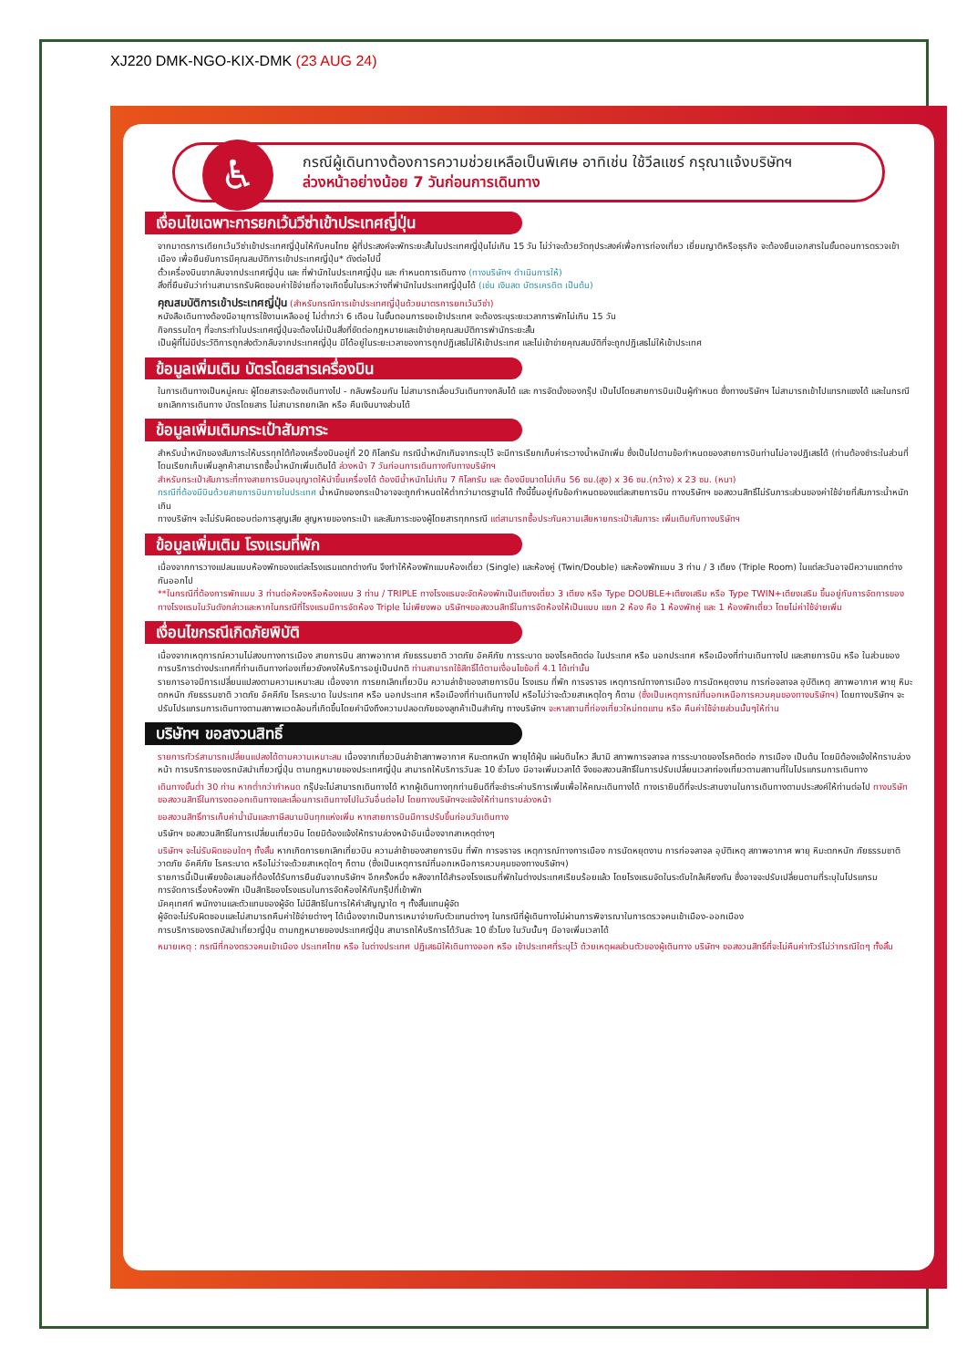XJ220 DMK-NGO-KIX-DMK (23 AUG 24)
♿
กรณีผู้เดินทางต้องการความช่วยเหลือเป็นพิเศษ อาทิเช่น ใช้วีลแชร์ กรุณาแจ้งบริษัทฯ
ล่วงหน้าอย่างน้อย 7 วันก่อนการเดินทาง
เงื่อนไขเฉพาะการยกเว้นวีซ่าเข้าประเทศญี่ปุ่น
จากมาตรการเดียกเว้นวีซ่าเข้าประเทศญี่ปุ่นให้กับคนไทย ผู้ที่ประสงค์จะพักระยะสั้นในประเทศญี่ปุ่นไม่เกิน 15 วัน ไม่ว่าจะด้วยวัตถุประสงค์เพื่อการท่องเที่ยว เยี่ยมญาติหรือธุรกิจ จะต้องยืนเอกสารในขั้นตอนการตรวจเข้าเมือง เพื่อยืนยันการมีคุณสมบัติการเข้าประเทศญี่ปุ่น* ดังต่อไปนี้
ตั๋วเครื่องบินขากลับจากประเทศญี่ปุ่น และ ที่พำนักในประเทศญี่ปุ่น และ กำหนดการเดินทาง (ทางบริษัทฯ ดำเนินการให้)
สิ่งที่ยืนยันว่าท่านสามารถรับผิดชอบค่าใช้จ่ายที่อาจเกิดขึ้นในระหว่างที่พำนักในประเทศญี่ปุ่นได้ (เช่น เงินสด บัตรเครดิต เป็นต้น)
คุณสมบัติการเข้าประเทศญี่ปุ่น (สำหรับกรณีการเข้าประเทศญี่ปุ่นด้วยมาตรการยกเว้นวีซ่า)
หนังสือเดินทางต้องมีอายุการใช้งานเหลืออยู่ ไม่ต่ำกว่า 6 เดือน ในขั้นตอนการขอเข้าประเทศ จะต้องระบุระยะเวลาการพักไม่เกิน 15 วัน
กิจกรรมใดๆ ที่จะกระทำในประเทศญี่ปุ่นจะต้องไม่เป็นสิ่งที่ขัดต่อกฎหมายและเข้าข่ายคุณสมบัติการพำนักระยะสั้น
เป็นผู้ที่ไม่มีประวัติการถูกส่งตัวกลับจากประเทศญี่ปุ่น มิได้อยู่ในระยะเวลาของการถูกปฏิเสธไม่ให้เข้าประเทศ และไม่เข้าข่ายคุณสมบัติที่จะถูกปฏิเสธไม่ให้เข้าประเทศ
ข้อมูลเพิ่มเติม บัตรโดยสารเครื่องบิน
ในการเดินทางเป็นหมู่คณะ ผู้โดยสารจะต้องเดินทางไป - กลับพร้อมกัน ไม่สามารถเลื่อนวันเดินทางกลับได้ และ การจัดนั่งของกรุ๊ป เป็นไปโดยสายการบินเป็นผู้กำหนด ซึ่งทางบริษัทฯ ไม่สามารถเข้าไปแทรกแซงได้ และในกรณียกเลิกการเดินทาง บัตรโดยสาร ไม่สามารถยกเลิก หรือ คืนเงินบางส่วนได้
ข้อมูลเพิ่มเติมกระเป๋าสัมภาระ
สำหรับน้ำหนักของสัมภาระให้บรรทุกใต้ท้องเครื่องบินอยู่ที่ 20 กิโลกรัม กรณีน้ำหนักเกินจากระบุไว้ จะมีการเรียกเก็บค่าระวางน้ำหนักเพิ่ม ซึ่งเป็นไปตามข้อกำหนดของสายการบินท่านไม่อาจปฏิเสธได้ (ท่านต้องชำระในส่วนที่โดนเรียกเก็บเพิ่มลูกค้าสามารถซื้อน้ำหนักเพิ่มเติมได้ ล่วงหน้า 7 วันก่อนการเดินทางกับทางบริษัทฯ
สำหรับกระเป๋าสัมภาระที่ทางสายการบินอนุญาตให้นำขึ้นเครื่องได้ ต้องมีน้ำหนักไม่เกิน 7 กิโลกรัม และ ต้องมีขนาดไม่เกิน 56 ซม.(สูง) x 36 ซม.(กว้าง) x 23 ซม. (หนา)
กรณีที่ต้องมีบินด้วยสายการบินภายในประเทศ น้ำหนักของกระเป๋าอาจจะถูกกำหนดให้ต่ำกว่ามาตรฐานได้ ทั้งนี้ขึ้นอยู่กับข้อกำหนดของแต่ละสายการบิน ทางบริษัทฯ ขอสงวนสิทธิ์ไม่รับภาระส่วนของค่าใช้จ่ายที่สัมภาระน้ำหนักเกิน
ทางบริษัทฯ จะไม่รับผิดชอบต่อการสูญเสีย สูญหายของกระเป๋า และสัมภาระของผู้โดยสารทุกกรณี แต่สามารถซื้อประกันความเสียหายกระเป๋าสัมภาระ เพิ่มเติมกับทางบริษัทฯ
ข้อมูลเพิ่มเติม โรงแรมที่พัก
เนื่องจากการวางแปลนแบบห้องพักของแต่ละโรงแรมแตกต่างกัน จึงทำให้ห้องพักแบบห้องเดี่ยว (Single) และห้องคู่ (Twin/Double) และห้องพักแบบ 3 ท่าน / 3 เตียง (Triple Room) ในแต่ละวันอาจมีความแตกต่างกันออกไป
**ในกรณีที่ต้องการพักแบบ 3 ท่านต่อห้องหรือห้องแบบ 3 ท่าน / TRIPLE ทางโรงแรมจะจัดห้องพักเป็นเตียงเดี่ยว 3 เตียง หรือ Type DOUBLE+เตียงเสริม หรือ Type TWIN+เตียงเสริม ขึ้นอยู่กับการจัดการของทางโรงแรมในวันดังกล่าวและหากในกรณีที่โรงแรมมีการจัดห้อง Triple ไม่เพียงพอ บริษัทฯขอสงวนสิทธิ์ในการจัดห้องให้เป็นแบบ แยก 2 ห้อง คือ 1 ห้องพักคู่ และ 1 ห้องพักเดี่ยว โดยไม่ค่าใช้จ่ายเพิ่ม
เงื่อนไขกรณีเกิดภัยพิบัติ
เนื่องจากเหตุการณ์ความไม่สงบทางการเมือง สายการบิน สภาพอากาศ ภัยธรรมชาติ วาตภัย อัคคีภัย การระบาด ของโรคติดต่อ ในประเทศ หรือ นอกประเทศ หรือเมืองที่ท่านเดินทางไป และสายการบิน หรือ ในส่วนของการบริการต่างประเทศที่ท่านเดินทางท่องเที่ยวยังคงให้บริการอยู่เป็นปกติ ท่านสามารถใช้สิทธิ์ได้ตามเงื่อนไขข้อที่ 4.1 ได้เท่านั้น
รายการอาจมีการเปลี่ยนแปลงตามความเหมาะสม เนื่องจาก การยกเลิกเที่ยวบิน ความล่าช้าของสายการบิน โรงแรม ที่พัก การจราจร เหตุการณ์ทางการเมือง การนัดหยุดงาน การก่อจลาจล อุบัติเหตุ สภาพอากาศ พายุ หิมะตกหนัก ภัยธรรมชาติ วาตภัย อัคคีภัย โรคระบาด ในประเทศ หรือ นอกประเทศ หรือเมืองที่ท่านเดินทางไป หรือไม่ว่าจะด้วยสาเหตุใดๆ ก็ตาม (ซึ่งเป็นเหตุการณ์ที่นอกเหนือการควบคุมของทางบริษัทฯ) โดยทางบริษัทฯ จะปรับโปรแกรมการเดินทางตามสภาพแวดล้อมที่เกิดขึ้นโดยคำนึงถึงความปลอดภัยของลูกค้าเป็นสำคัญ ทางบริษัทฯ จะหาสถานที่ท่องเที่ยวใหม่ทดแทน หรือ คืนค่าใช้จ่ายส่วนนั้นๆให้ท่าน
บริษัทฯ ขอสงวนสิทธิ์
รายการทัวร์สามารถเปลี่ยนแปลงได้ตามความเหมาะสม เนื่องจากเที่ยวบินล่าช้าสภาพอากาศ หิมะตกหนัก พายุได้ฝุ่น แผ่นดินไหว สึนามิ สภาพการจลาจล การระบาดของโรคติดต่อ การเมือง เป็นต้น โดยมิต้องแจ้งให้ทราบล่วงหน้า การบริการของรถบัสนำเที่ยวญี่ปุ่น ตามกฎหมายของประเทศญี่ปุ่น สามารถให้บริการวันละ 10 ชั่วโมง มีอาจเพิ่มเวลาได้ จึงขอสงวนสิทธิ์ในการปรับเปลี่ยนเวลาท่องเที่ยวตามสถานที่ในโปรแกรมการเดินทาง
เดินทางขั้นต่ำ 30 ท่าน หากต่ำกว่ากำหนด กรุ๊ปจะไม่สามารถเดินทางได้ หากผู้เดินทางทุกท่านยินดีที่จะชำระค่าบริการเพิ่มเพื่อให้คณะเดินทางได้ ทางเรายินดีที่จะประสานงานในการเดินทางตามประสงค์ให้ท่านต่อไป ทางบริษัทขอสงวนสิทธิ์ในการงดออกเดินทางและเลื่อนการเดินทางไปในวันอื่นต่อไป โดยทางบริษัทฯจะแจ้งให้ท่านทราบล่วงหน้า
ขอสงวนสิทธิ์การเก็บค่าน้ำมันและภาษีสนามบินทุกแห่งเพิ่ม หากสายการบินมีการปรับขึ้นก่อนวันเดินทาง
บริษัทฯ ขอสงวนสิทธิ์ในการเปลี่ยนเที่ยวบิน โดยมิต้องแจ้งให้ทราบล่วงหน้าอันเนื่องจากสาเหตุต่างๆ
บริษัทฯ จะไม่รับผิดชอบใดๆ ทั้งสิ้น หากเกิดการยกเลิกเที่ยวบิน ความล่าช้าของสายการบิน ที่พัก การจราจร เหตุการณ์ทางการเมือง การนัดหยุดงาน การก่อจลาจล อุบัติเหตุ สภาพอากาศ พายุ หิมะตกหนัก ภัยธรรมชาติ วาตภัย อัคคีภัย โรคระบาด หรือไม่ว่าจะด้วยสาเหตุใดๆ ก็ตาม (ซึ่งเป็นเหตุการณ์ที่นอกเหนือการควบคุมของทางบริษัทฯ)
รายการนี้เป็นเพียงข้อเสนอที่ต้องได้รับการยืนยันจากบริษัทฯ อีกครั้งหนึ่ง หลังจากได้สำรองโรงแรมที่พักในต่างประเทศเรียบร้อยแล้ว โดยโรงแรมจัดในระดับใกล้เคียงกัน ซึ่งอาจจะปรับเปลี่ยนตามที่ระบุในโปรแกรม
การจัดการเรื่องห้องพัก เป็นสิทธิของโรงแรมในการจัดห้องให้กับกรุ๊ปที่เข้าพัก
มัคคุเทศก์ พนักงานและตัวแทนของผู้จัด ไม่มีสิทธิในการให้คำสัญญาใด ๆ ทั้งสิ้นแทนผู้จัด
ผู้จัดจะไม่รับผิดชอบและไม่สามารถคืนค่าใช้จ่ายต่างๆ ได้เนื่องจากเป็นการเหมาจ่ายกับตัวแทนต่างๆ ในกรณีที่ผู้เดินทางไม่ผ่านการพิจารณาในการตรวจคนเข้าเมือง-ออกเมือง
การบริการของรถบัสนำเที่ยวญี่ปุ่น ตามกฎหมายของประเทศญี่ปุ่น สามารถให้บริการได้วันละ 10 ชั่วโมง ในวันนั้นๆ มีอาจเพิ่มเวลาได้
หมายเหตุ : กรณีที่กองตรวจคนเข้าเมือง ประเทศไทย หรือ ในต่างประเทศ ปฏิเสธมิให้เดินทางออก หรือ เข้าประเทศที่ระบุไว้ ด้วยเหตุผลส่วนตัวของผู้เดินทาง บริษัทฯ ขอสงวนสิทธิ์ที่จะไม่คืนค่าทัวร์ไม่ว่ากรณีใดๆ ทั้งสิ้น